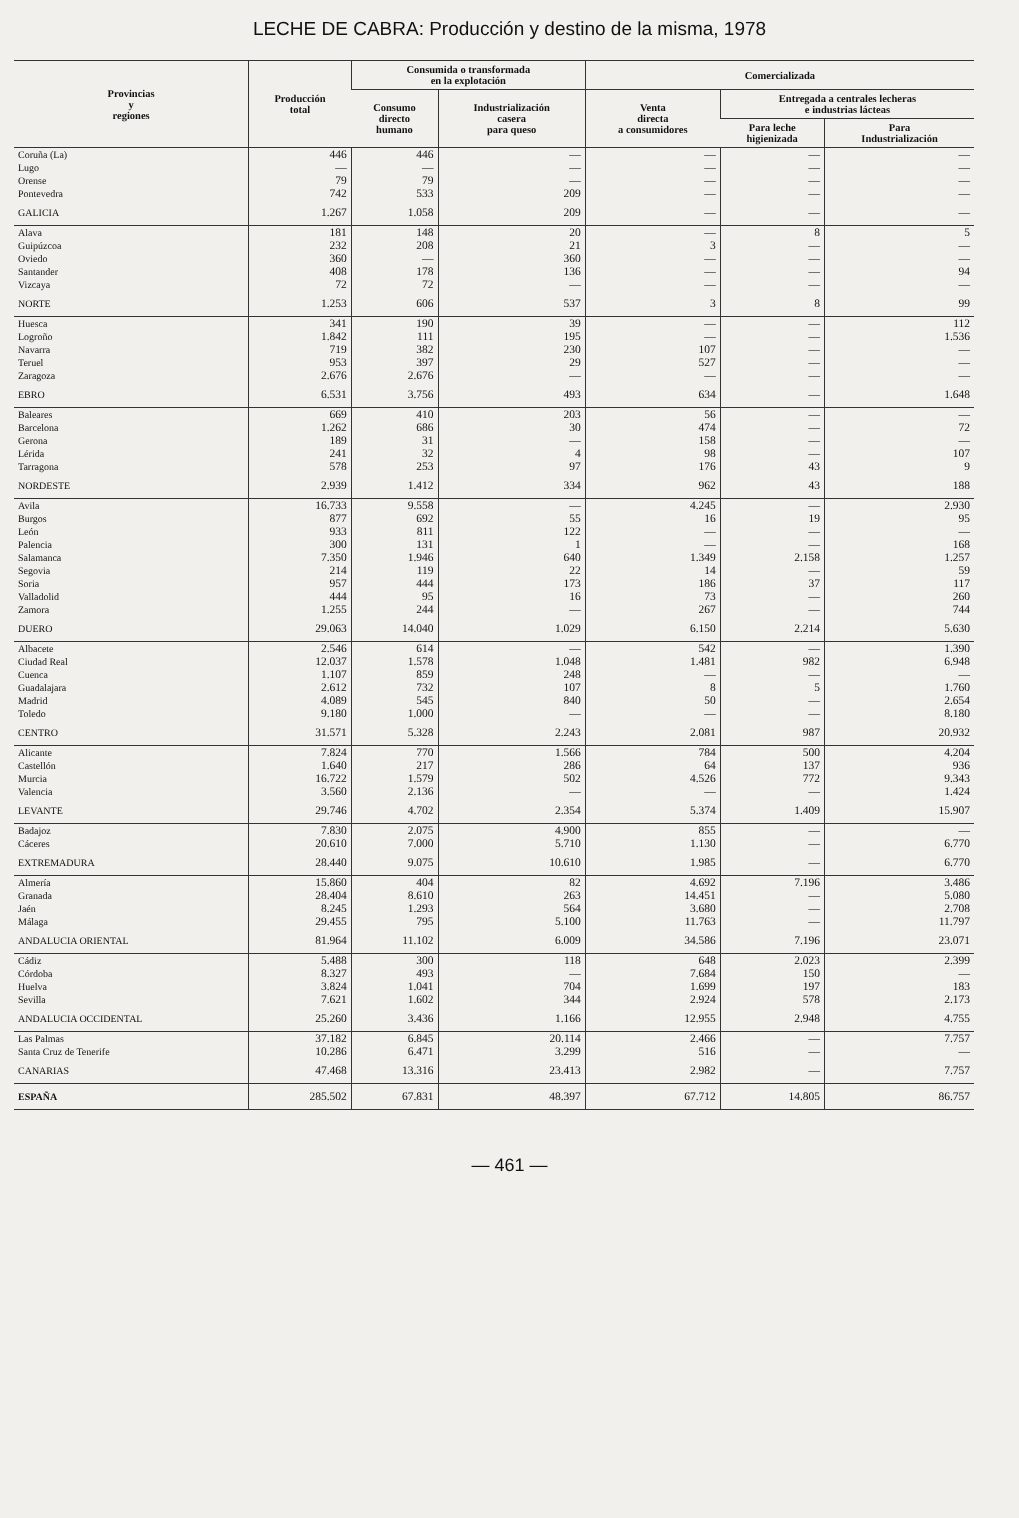LECHE DE CABRA: Producción y destino de la misma, 1978
| Provincias y regiones | Producción total | Consumida o transformada en la explotación | | Comercializada | | |
| --- | --- | --- | --- | --- | --- | --- |
| | | Consumo directo humano | Industrialización casera para queso | Venta directa a consumidores | Entregada a centrales lecheras e industrias lácteas | |
| | | | | | Para leche higienizada | Para Industrialización |
| Coruña (La) | 446 | 446 | — | — | — | — |
| Lugo | — | — | — | — | — | — |
| Orense | 79 | 79 | — | — | — | — |
| Pontevedra | 742 | 533 | 209 | — | — | — |
| GALICIA | 1.267 | 1.058 | 209 | — | — | — |
| Alava | 181 | 148 | 20 | — | 8 | 5 |
| Guipúzcoa | 232 | 208 | 21 | 3 | — | — |
| Oviedo | 360 | — | 360 | — | — | — |
| Santander | 408 | 178 | 136 | — | — | 94 |
| Vizcaya | 72 | 72 | — | — | — | — |
| NORTE | 1.253 | 606 | 537 | 3 | 8 | 99 |
| Huesca | 341 | 190 | 39 | — | — | 112 |
| Logroño | 1.842 | 111 | 195 | — | — | 1.536 |
| Navarra | 719 | 382 | 230 | 107 | — | — |
| Teruel | 953 | 397 | 29 | 527 | — | — |
| Zaragoza | 2.676 | 2.676 | — | — | — | — |
| EBRO | 6.531 | 3.756 | 493 | 634 | — | 1.648 |
| Baleares | 669 | 410 | 203 | 56 | — | — |
| Barcelona | 1.262 | 686 | 30 | 474 | — | 72 |
| Gerona | 189 | 31 | — | 158 | — | — |
| Lérida | 241 | 32 | 4 | 98 | — | 107 |
| Tarragona | 578 | 253 | 97 | 176 | 43 | 9 |
| NORDESTE | 2.939 | 1.412 | 334 | 962 | 43 | 188 |
| Avila | 16.733 | 9.558 | — | 4.245 | — | 2.930 |
| Burgos | 877 | 692 | 55 | 16 | 19 | 95 |
| León | 933 | 811 | 122 | — | — | — |
| Palencia | 300 | 131 | 1 | — | — | 168 |
| Salamanca | 7.350 | 1.946 | 640 | 1.349 | 2.158 | 1.257 |
| Segovia | 214 | 119 | 22 | 14 | — | 59 |
| Soria | 957 | 444 | 173 | 186 | 37 | 117 |
| Valladolid | 444 | 95 | 16 | 73 | — | 260 |
| Zamora | 1.255 | 244 | — | 267 | — | 744 |
| DUERO | 29.063 | 14.040 | 1.029 | 6.150 | 2.214 | 5.630 |
| Albacete | 2.546 | 614 | — | 542 | — | 1.390 |
| Ciudad Real | 12.037 | 1.578 | 1.048 | 1.481 | 982 | 6.948 |
| Cuenca | 1.107 | 859 | 248 | — | — | — |
| Guadalajara | 2.612 | 732 | 107 | 8 | 5 | 1.760 |
| Madrid | 4.089 | 545 | 840 | 50 | — | 2.654 |
| Toledo | 9.180 | 1.000 | — | — | — | 8.180 |
| CENTRO | 31.571 | 5.328 | 2.243 | 2.081 | 987 | 20.932 |
| Alicante | 7.824 | 770 | 1.566 | 784 | 500 | 4.204 |
| Castellón | 1.640 | 217 | 286 | 64 | 137 | 936 |
| Murcia | 16.722 | 1.579 | 502 | 4.526 | 772 | 9.343 |
| Valencia | 3.560 | 2.136 | — | — | — | 1.424 |
| LEVANTE | 29.746 | 4.702 | 2.354 | 5.374 | 1.409 | 15.907 |
| Badajoz | 7.830 | 2.075 | 4.900 | 855 | — | — |
| Cáceres | 20.610 | 7.000 | 5.710 | 1.130 | — | 6.770 |
| EXTREMADURA | 28.440 | 9.075 | 10.610 | 1.985 | — | 6.770 |
| Almería | 15.860 | 404 | 82 | 4.692 | 7.196 | 3.486 |
| Granada | 28.404 | 8.610 | 263 | 14.451 | — | 5.080 |
| Jaén | 8.245 | 1.293 | 564 | 3.680 | — | 2.708 |
| Málaga | 29.455 | 795 | 5.100 | 11.763 | — | 11.797 |
| ANDALUCIA ORIENTAL | 81.964 | 11.102 | 6.009 | 34.586 | 7.196 | 23.071 |
| Cádiz | 5.488 | 300 | 118 | 648 | 2.023 | 2.399 |
| Córdoba | 8.327 | 493 | — | 7.684 | 150 | — |
| Huelva | 3.824 | 1.041 | 704 | 1.699 | 197 | 183 |
| Sevilla | 7.621 | 1.602 | 344 | 2.924 | 578 | 2.173 |
| ANDALUCIA OCCIDENTAL | 25.260 | 3.436 | 1.166 | 12.955 | 2.948 | 4.755 |
| Las Palmas | 37.182 | 6.845 | 20.114 | 2.466 | — | 7.757 |
| Santa Cruz de Tenerife | 10.286 | 6.471 | 3.299 | 516 | — | — |
| CANARIAS | 47.468 | 13.316 | 23.413 | 2.982 | — | 7.757 |
| ESPAÑA | 285.502 | 67.831 | 48.397 | 67.712 | 14.805 | 86.757 |
— 461 —